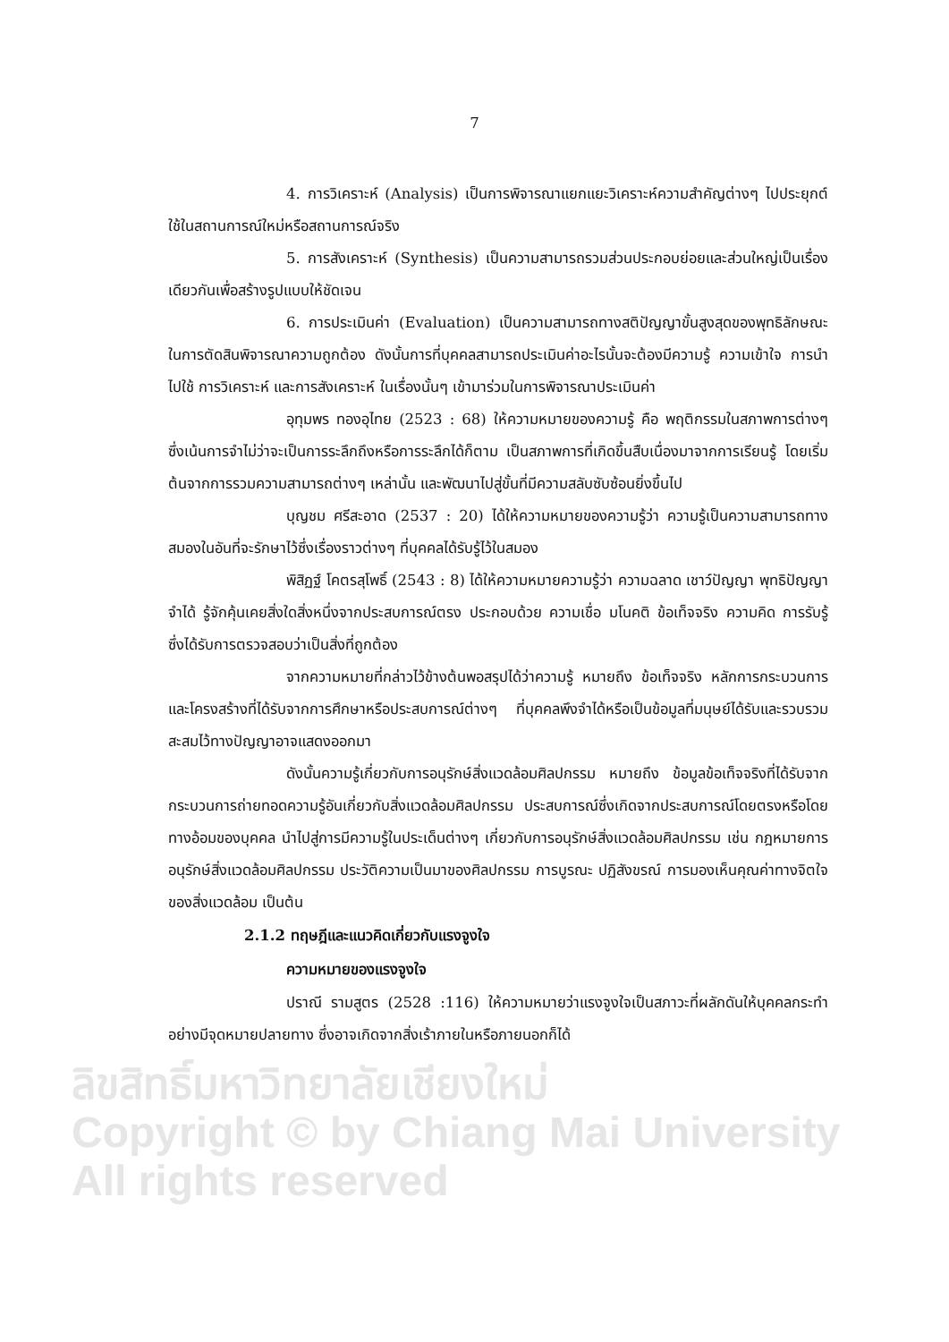ลิขสิทธิ์มหาวิทยาลัยเชียงใหม่
Copyright © by Chiang Mai University
All rights reserved
7
4. การวิเคราะห์ (Analysis) เป็นการพิจารณาแยกแยะวิเคราะห์ความสำคัญต่างๆ ไปประยุกต์ใช้ในสถานการณ์ใหม่หรือสถานการณ์จริง
5. การสังเคราะห์ (Synthesis) เป็นความสามารถรวมส่วนประกอบย่อยและส่วนใหญ่เป็นเรื่องเดียวกันเพื่อสร้างรูปแบบให้ชัดเจน
6. การประเมินค่า (Evaluation) เป็นความสามารถทางสติปัญญาขั้นสูงสุดของพุทธิลักษณะในการตัดสินพิจารณาความถูกต้อง ดังนั้นการที่บุคคลสามารถประเมินค่าอะไรนั้นจะต้องมีความรู้ ความเข้าใจ การนำไปใช้ การวิเคราะห์ และการสังเคราะห์ ในเรื่องนั้นๆ เข้ามาร่วมในการพิจารณาประเมินค่า
อุทุมพร ทองอุไทย (2523 : 68) ให้ความหมายของความรู้ คือ พฤติกรรมในสภาพการต่างๆ ซึ่งเน้นการจำไม่ว่าจะเป็นการระลึกถึงหรือการระลึกได้ก็ตาม เป็นสภาพการที่เกิดขึ้นสืบเนื่องมาจากการเรียนรู้ โดยเริ่มต้นจากการรวมความสามารถต่างๆ เหล่านั้น และพัฒนาไปสู่ขั้นที่มีความสลับซับซ้อนยิ่งขึ้นไป
บุญชม ศรีสะอาด (2537 : 20) ได้ให้ความหมายของความรู้ว่า ความรู้เป็นความสามารถทางสมองในอันที่จะรักษาไว้ซึ่งเรื่องราวต่างๆ ที่บุคคลได้รับรู้ไว้ในสมอง
พิสิฏฐ์ โคตรสุโพธิ์ (2543 : 8) ได้ให้ความหมายความรู้ว่า ความฉลาด เชาว์ปัญญา พุทธิปัญญา จำได้ รู้จักคุ้นเคยสิ่งใดสิ่งหนึ่งจากประสบการณ์ตรง ประกอบด้วย ความเชื่อ มโนคติ ข้อเท็จจริง ความคิด การรับรู้ ซึ่งได้รับการตรวจสอบว่าเป็นสิ่งที่ถูกต้อง
จากความหมายที่กล่าวไว้ข้างต้นพอสรุปได้ว่าความรู้ หมายถึง ข้อเท็จจริง หลักการกระบวนการ และโครงสร้างที่ได้รับจากการศึกษาหรือประสบการณ์ต่างๆ ที่บุคคลพึงจำได้หรือเป็นข้อมูลที่มนุษย์ได้รับและรวบรวมสะสมไว้ทางปัญญาอาจแสดงออกมา
ดังนั้นความรู้เกี่ยวกับการอนุรักษ์สิ่งแวดล้อมศิลปกรรม หมายถึง ข้อมูลข้อเท็จจริงที่ได้รับจากกระบวนการถ่ายทอดความรู้อันเกี่ยวกับสิ่งแวดล้อมศิลปกรรม ประสบการณ์ซึ่งเกิดจากประสบการณ์โดยตรงหรือโดยทางอ้อมของบุคคล นำไปสู่การมีความรู้ในประเด็นต่างๆ เกี่ยวกับการอนุรักษ์สิ่งแวดล้อมศิลปกรรม เช่น กฎหมายการอนุรักษ์สิ่งแวดล้อมศิลปกรรม ประวัติความเป็นมาของศิลปกรรม การบูรณะ ปฏิสังขรณ์ การมองเห็นคุณค่าทางจิตใจของสิ่งแวดล้อม เป็นต้น
2.1.2 ทฤษฎีและแนวคิดเกี่ยวกับแรงจูงใจ
ความหมายของแรงจูงใจ
ปราณี รามสูตร (2528 :116) ให้ความหมายว่าแรงจูงใจเป็นสภาวะที่ผลักดันให้บุคคลกระทำอย่างมีจุดหมายปลายทาง ซึ่งอาจเกิดจากสิ่งเร้าภายในหรือภายนอกก็ได้